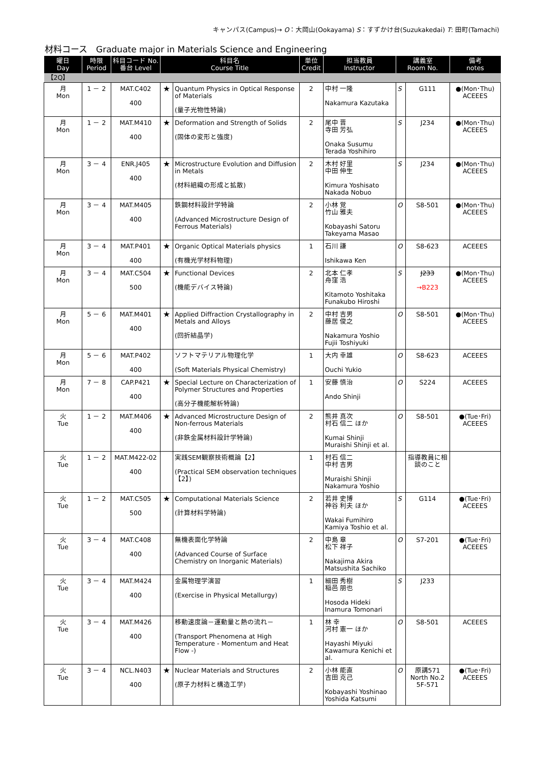キャンパス(Campus)→ O：大岡山(Ookayama) S：すずかけ台(Suzukakedai) T: 田町(Tamachi)
材料コース　Graduate major in Materials Science and Engineering
| 曜日 Day | 時限 Period | 科目コード No. 番台 Level | 科目名 Course Title | | 単位 Credit | 担当教員 Instructor | 講義室 Room No. | | 備考 notes |
| --- | --- | --- | --- | --- | --- | --- | --- | --- | --- |
| 【2Q】 | | | | | | | | | |
| 月 Mon | 1 － 2 | MAT.C402 400 | ★ | Quantum Physics in Optical Response of Materials (量子光物性特論) | 2 | 中村 一隆 Nakamura Kazutaka | S | G111 | ●(Mon･Thu) ACEEES |
| 月 Mon | 1 － 2 | MAT.M410 400 | ★ | Deformation and Strength of Solids (固体の変形と強度) | 2 | 尾中 晋 寺田 芳弘 Onaka Susumu Terada Yoshihiro | S | J234 | ●(Mon･Thu) ACEEES |
| 月 Mon | 3 － 4 | ENR.J405 400 | ★ | Microstructure Evolution and Diffusion in Metals (材料組織の形成と拡散) | 2 | 木村 好里 中田 伸生 Kimura Yoshisato Nakada Nobuo | S | J234 | ●(Mon･Thu) ACEEES |
| 月 Mon | 3 － 4 | MAT.M405 400 | | 鉄鋼材料設計学特論 (Advanced Microstructure Design of Ferrous Materials) | 2 | 小林 覚 竹山 雅夫 Kobayashi Satoru Takeyama Masao | O | S8-501 | ●(Mon･Thu) ACEEES |
| 月 Mon | 3 － 4 | MAT.P401 400 | ★ | Organic Optical Materials physics (有機光学材料物理) | 1 | 石川 謙 Ishikawa Ken | O | S8-623 | ACEEES |
| 月 Mon | 3 － 4 | MAT.C504 500 | ★ | Functional Devices (機能デバイス特論) | 2 | 北本 仁孝 舟窪 浩 Kitamoto Yoshitaka Funakubo Hiroshi | S | J233 →B223 | ●(Mon･Thu) ACEEES |
| 月 Mon | 5 － 6 | MAT.M401 400 | ★ | Applied Diffraction Crystallography in Metals and Alloys (回折結晶学) | 2 | 中村 吉男 藤居 俊之 Nakamura Yoshio Fujii Toshiyuki | O | S8-501 | ●(Mon･Thu) ACEEES |
| 月 Mon | 5 － 6 | MAT.P402 400 | | ソフトマテリアル物理化学 (Soft Materials Physical Chemistry) | 1 | 大内 幸雄 Ouchi Yukio | O | S8-623 | ACEEES |
| 月 Mon | 7 － 8 | CAP.P421 400 | ★ | Special Lecture on Characterization of Polymer Structures and Properties (高分子機能解析特論) | 1 | 安藤 慎治 Ando Shinji | O | S224 | ACEEES |
| 火 Tue | 1 － 2 | MAT.M406 400 | ★ | Advanced Microstructure Design of Non-ferrous Materials (非鉄金属材料設計学特論) | 2 | 熊井 真次 村石 信二 ほか Kumai Shinji Muraishi Shinji et al. | O | S8-501 | ●(Tue･Fri) ACEEES |
| 火 Tue | 1 － 2 | MAT.M422-02 400 | | 実践SEM観察技術概論【2】 (Practical SEM observation techniques【2】) | 1 | 村石 信二 中村 吉男 Muraishi Shinji Nakamura Yoshio | | 指導教員に相談のこと | |
| 火 Tue | 1 － 2 | MAT.C505 500 | ★ | Computational Materials Science (計算材料学特論) | 2 | 若井 史博 神谷 利夫 ほか Wakai Fumihiro Kamiya Toshio et al. | S | G114 | ●(Tue･Fri) ACEEES |
| 火 Tue | 3 － 4 | MAT.C408 400 | | 無機表面化学特論 (Advanced Course of Surface Chemistry on Inorganic Materials) | 2 | 中島 章 松下 祥子 Nakajima Akira Matsushita Sachiko | O | S7-201 | ●(Tue･Fri) ACEEES |
| 火 Tue | 3 － 4 | MAT.M424 400 | | 金属物理学演習 (Exercise in Physical Metallurgy) | 1 | 細田 秀樹 稲邑 朋也 Hosoda Hideki Inamura Tomonari | S | J233 | |
| 火 Tue | 3 － 4 | MAT.M426 400 | | 移動速度論－運動量と熱の流れ－ (Transport Phenomena at High Temperature - Momentum and Heat Flow -) | 1 | 林 幸 河村 憲一 ほか Hayashi Miyuki Kawamura Kenichi et al. | O | S8-501 | ACEEES |
| 火 Tue | 3 － 4 | NCL.N403 400 | ★ | Nuclear Materials and Structures (原子力材料と構造工学) | 2 | 小林 能直 吉田 克己 Kobayashi Yoshinao Yoshida Katsumi | O | 原講571 North No.2 5F-571 | ●(Tue･Fri) ACEEES |